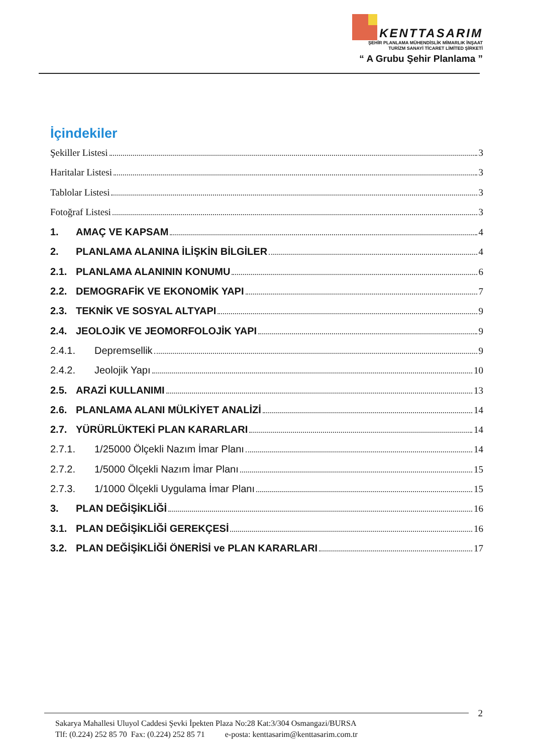KENTTASARIM
ŞEHİR PLANLAMA MÜHENDİSLİK MİMARLIK İNŞAAT
TURİZM SANAYİ TİCARET LİMİTED ŞİRKETİ
“ A Grubu Şehir Planlama ”
İçindekiler
Şekiller Listesi 3
Haritalar Listesi 3
Tablolar Listesi 3
Fotoğraf Listesi 3
1. AMAÇ VE KAPSAM 4
2. PLANLAMA ALANINA İLİŞKİN BİLGİLER 4
2.1. PLANLAMA ALANININ KONUMU 6
2.2. DEMOGRAFİK VE EKONOMİK YAPI 7
2.3. TEKNİK VE SOSYAL ALTYAPI 9
2.4. JEOLOJİK VE JEOMORFOLOJİK YAPI 9
2.4.1. Depremsellik 9
2.4.2. Jeolojik Yapı 10
2.5. ARAZİ KULLANIMI 13
2.6. PLANLAMA ALANI MÜLKİYET ANALİZİ 14
2.7. YÜRÜRLÜKTEKİ PLAN KARARLARI 14
2.7.1. 1/25000 Ölçekli Nazım İmar Planı 14
2.7.2. 1/5000 Ölçekli Nazım İmar Planı 15
2.7.3. 1/1000 Ölçekli Uygulama İmar Planı 15
3. PLAN DEĞİŞİKLİĞİ 16
3.1. PLAN DEĞİŞİKLİĞİ GEREKÇESİ 16
3.2. PLAN DEĞİŞİKLİĞİ ÖNERİSİ ve PLAN KARARLARI 17
2
Sakarya Mahallesi Uluyol Caddesi Şevki İpekten Plaza No:28 Kat:3/304 Osmangazi/BURSA
Tlf: (0.224) 252 85 70 Fax: (0.224) 252 85 71 e-posta: kenttasarim@kenttasarim.com.tr